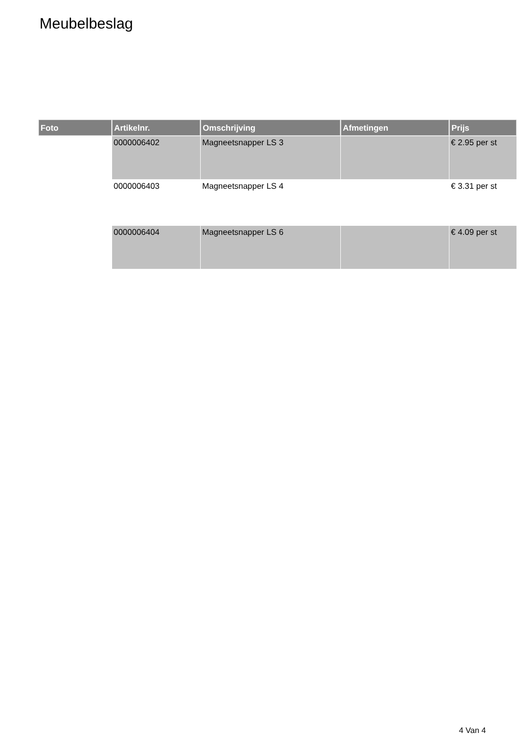Meubelbeslag
| Foto | Artikelnr. | Omschrijving | Afmetingen | Prijs |
| --- | --- | --- | --- | --- |
| | 0000006402 | Magneetsnapper LS 3 | | € 2.95 per st |
| | 0000006403 | Magneetsnapper LS 4 | | € 3.31 per st |
| | 0000006404 | Magneetsnapper LS 6 | | € 4.09 per st |
4 Van 4